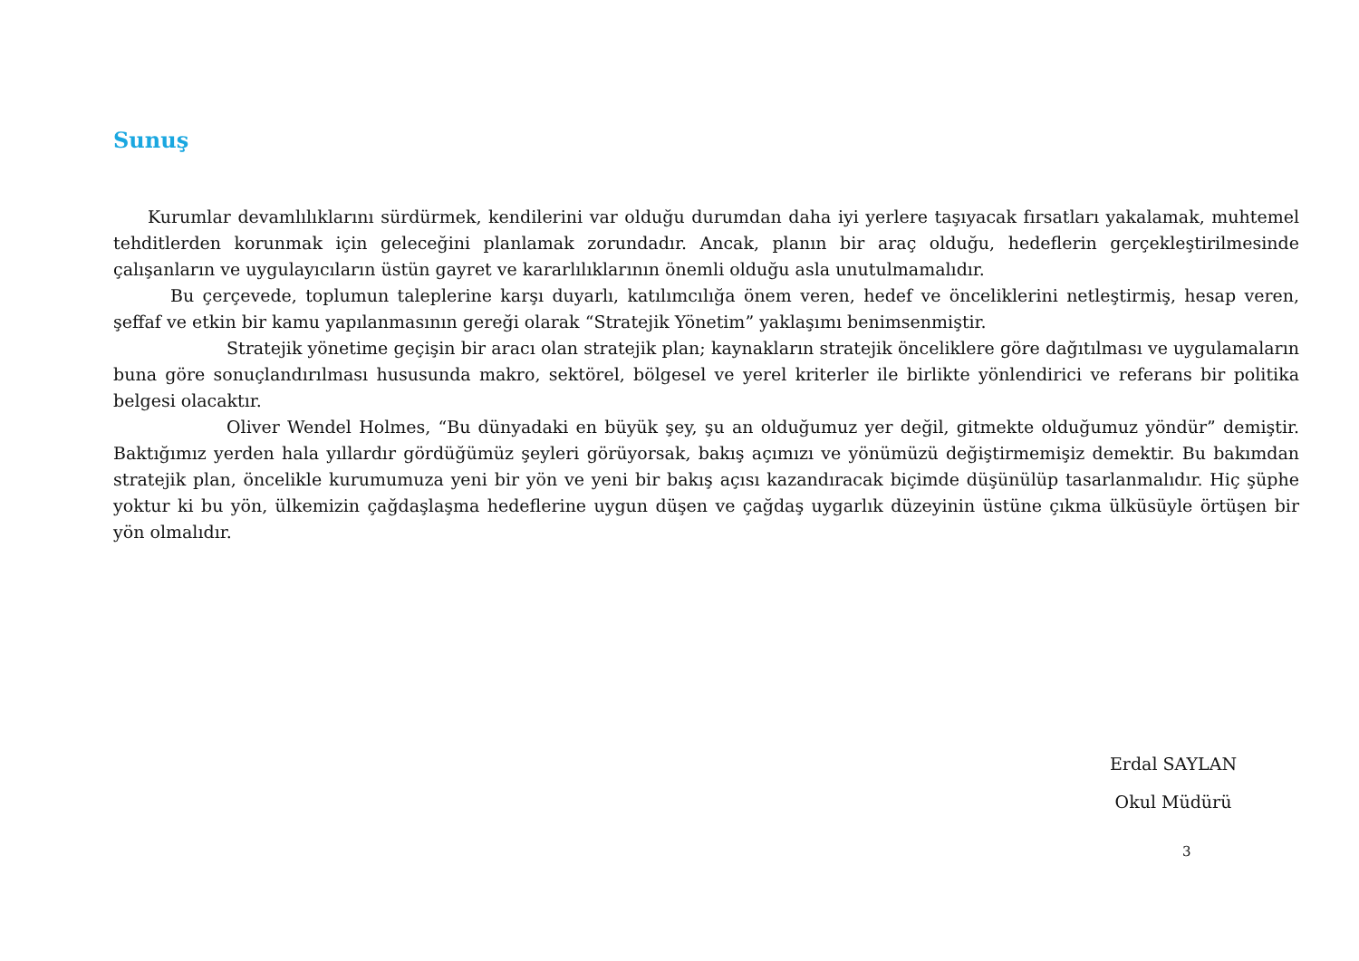Sunuş
Kurumlar devamlılıklarını sürdürmek, kendilerini var olduğu durumdan daha iyi yerlere taşıyacak fırsatları yakalamak, muhtemel tehditlerden korunmak için geleceğini planlamak zorundadır. Ancak, planın bir araç olduğu, hedeflerin gerçekleştirilmesinde çalışanların ve uygulayıcıların üstün gayret ve kararlılıklarının önemli olduğu asla unutulmamalıdır.
Bu çerçevede, toplumun taleplerine karşı duyarlı, katılımcılığa önem veren, hedef ve önceliklerini netleştirmiş, hesap veren, şeffaf ve etkin bir kamu yapılanmasının gereği olarak “Stratejik Yönetim” yaklaşımı benimsenmiştir.
Stratejik yönetime geçişin bir aracı olan stratejik plan; kaynakların stratejik önceliklere göre dağıtılması ve uygulamaların buna göre sonuçlandırılması hususunda makro, sektörel, bölgesel ve yerel kriterler ile birlikte yönlendirici ve referans bir politika belgesi olacaktır.
Oliver Wendel Holmes, “Bu dünyadaki en büyük şey, şu an olduğumuz yer değil, gitmekte olduğumuz yöndür” demiştir. Baktığımız yerden hala yıllardır gördüğümüz şeyleri görüyorsak, bakış açımızı ve yönümüzü değiştirmemişiz demektir. Bu bakımdan stratejik plan, öncelikle kurumumuza yeni bir yön ve yeni bir bakış açısı kazandıracak biçimde düşünülüp tasarlanmalıdır. Hiç şüphe yoktur ki bu yön, ülkemizin çağdaşlaşma hedeflerine uygun düşen ve çağdaş uygarlık düzeyinin üstüne çıkma ülküsüyle örtüşen bir yön olmalıdır.
Erdal SAYLAN
Okul Müdürü
3